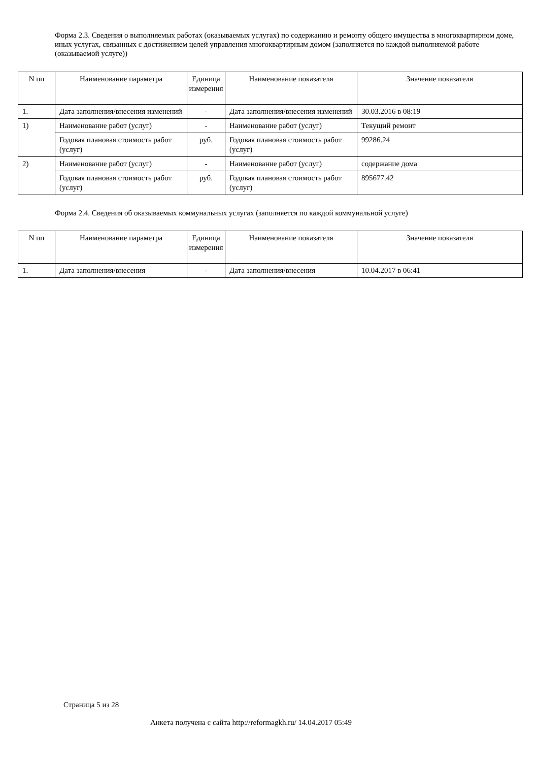Форма 2.3. Сведения о выполняемых работах (оказываемых услугах) по содержанию и ремонту общего имущества в многоквартирном доме, иных услугах, связанных с достижением целей управления многоквартирным домом (заполняется по каждой выполняемой работе (оказываемой услуге))
| N пп | Наименование параметра | Единица измерения | Наименование показателя | Значение показателя |
| --- | --- | --- | --- | --- |
| 1. | Дата заполнения/внесения изменений | - | Дата заполнения/внесения изменений | 30.03.2016 в 08:19 |
| 1) | Наименование работ (услуг) | - | Наименование работ (услуг) | Текущий ремонт |
| | Годовая плановая стоимость работ (услуг) | руб. | Годовая плановая стоимость работ (услуг) | 99286.24 |
| 2) | Наименование работ (услуг) | - | Наименование работ (услуг) | содержание дома |
| | Годовая плановая стоимость работ (услуг) | руб. | Годовая плановая стоимость работ (услуг) | 895677.42 |
Форма 2.4. Сведения об оказываемых коммунальных услугах (заполняется по каждой коммунальной услуге)
| N пп | Наименование параметра | Единица измерения | Наименование показателя | Значение показателя |
| --- | --- | --- | --- | --- |
| 1. | Дата заполнения/внесения | - | Дата заполнения/внесения | 10.04.2017 в 06:41 |
Страница 5 из 28
Анкета получена с сайта http://reformagkh.ru/ 14.04.2017 05:49